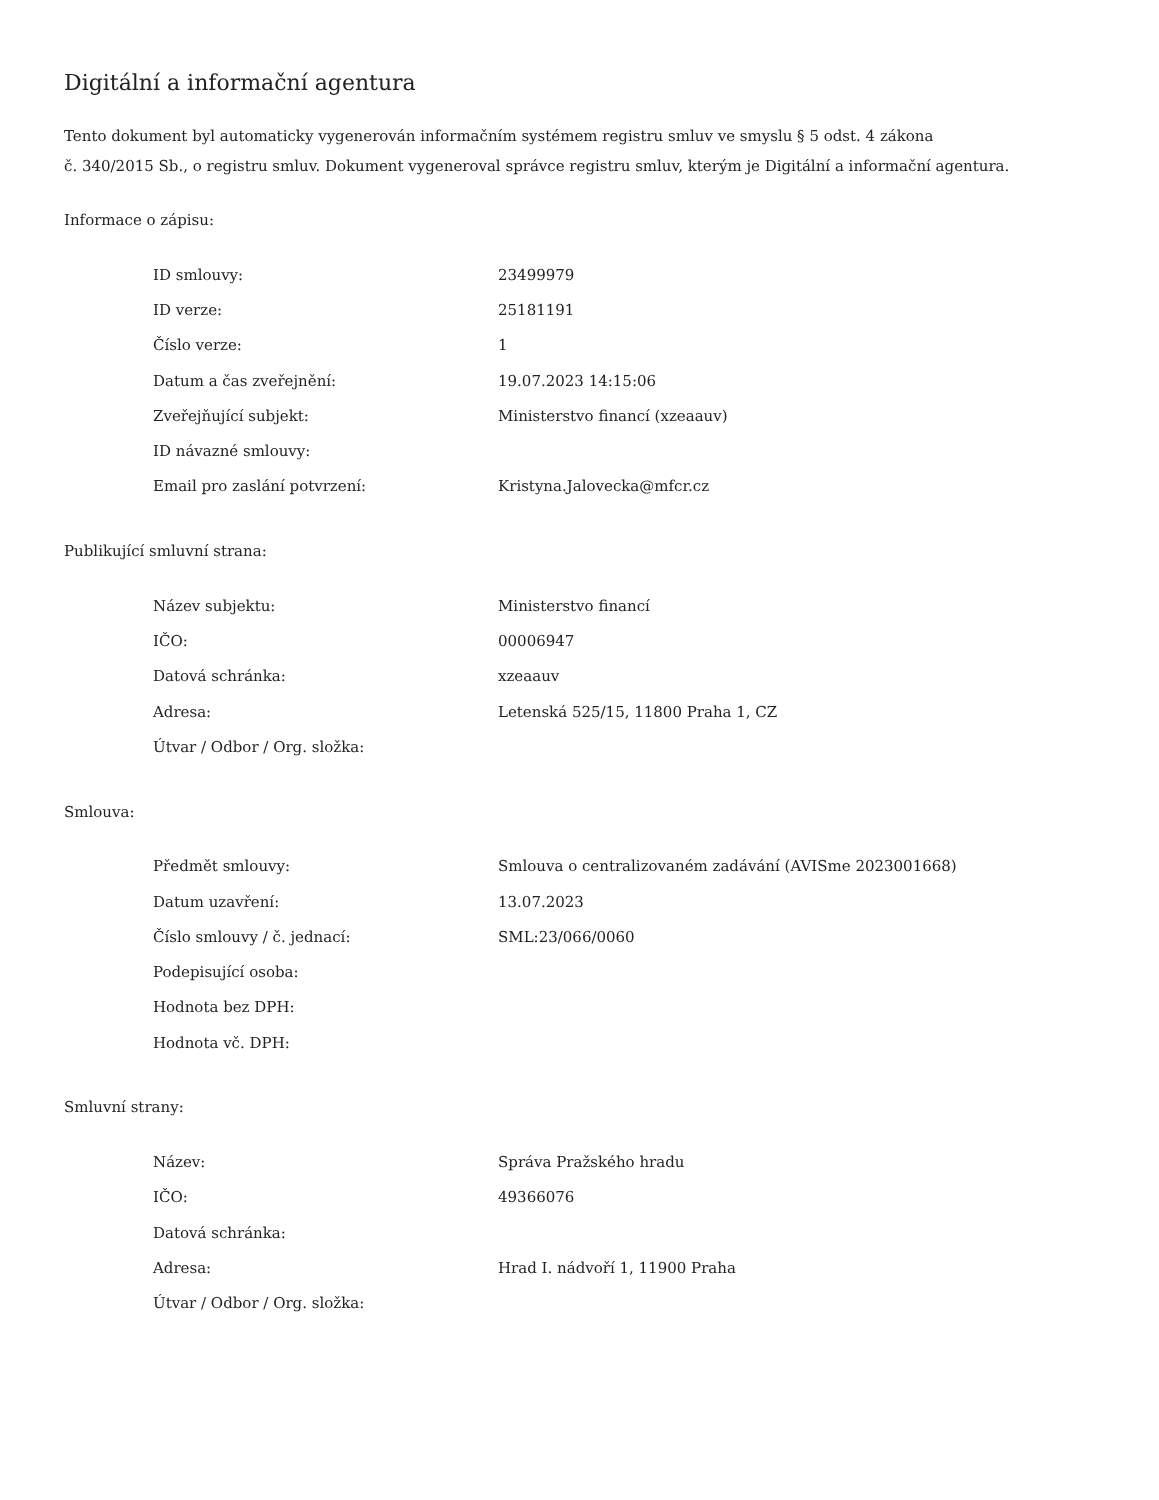Digitální a informační agentura
Tento dokument byl automaticky vygenerován informačním systémem registru smluv ve smyslu § 5 odst. 4 zákona
č. 340/2015 Sb., o registru smluv. Dokument vygeneroval správce registru smluv, kterým je Digitální a informační agentura.
Informace o zápisu:
| ID smlouvy: | 23499979 |
| ID verze: | 25181191 |
| Číslo verze: | 1 |
| Datum a čas zveřejnění: | 19.07.2023 14:15:06 |
| Zveřejňující subjekt: | Ministerstvo financí (xzeaauv) |
| ID návazné smlouvy: | |
| Email pro zaslání potvrzení: | Kristyna.Jalovecka@mfcr.cz |
Publikující smluvní strana:
| Název subjektu: | Ministerstvo financí |
| IČO: | 00006947 |
| Datová schránka: | xzeaauv |
| Adresa: | Letenská 525/15, 11800 Praha 1, CZ |
| Útvar / Odbor / Org. složka: | |
Smlouva:
| Předmět smlouvy: | Smlouva o centralizovaném zadávání (AVISme 2023001668) |
| Datum uzavření: | 13.07.2023 |
| Číslo smlouvy / č. jednací: | SML:23/066/0060 |
| Podepisující osoba: | |
| Hodnota bez DPH: | |
| Hodnota vč. DPH: | |
Smluvní strany:
| Název: | Správa Pražského hradu |
| IČO: | 49366076 |
| Datová schránka: | |
| Adresa: | Hrad I. nádvoří 1, 11900 Praha |
| Útvar / Odbor / Org. složka: | |